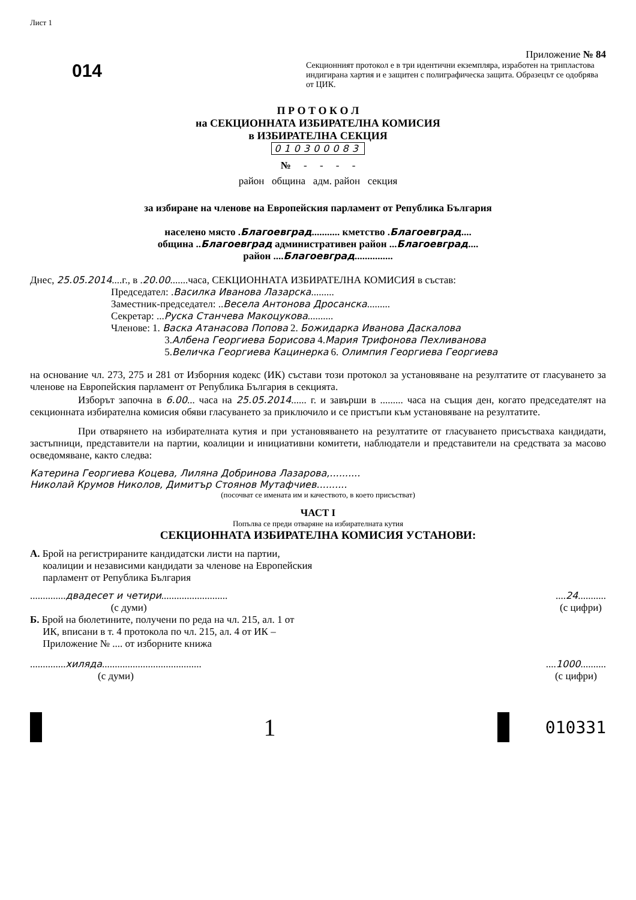Лист 1
014
Приложение № 84
Секционният протокол е в три идентични екземпляра, изработен на трипластова индигирана хартия и е защитен с полиграфическа защита. Образецът се одобрява от ЦИК.
П Р О Т О К О Л
на СЕКЦИОННАТА ИЗБИРАТЕЛНА КОМИСИЯ
в ИЗБИРАТЕЛНА СЕКЦИЯ
010300083
№ - - - -
район община адм. район секция
за избиране на членове на Европейския парламент от Република България
населено място .Благоевград........... кметство .Благоевград....
община ..Благоевград административен район ...Благоевград....
район ....Благоевград...............
Днес, 25.05.2014....г., в .20.00.......часа, СЕКЦИОННАТА ИЗБИРАТЕЛНА КОМИСИЯ в състав:
Председател: .Василка Иванова Лазарска.........
Заместник-председател: ..Весела Антонова Дросанска.........
Секретар: ...Руска Станчева Макоцукова..........
Членове: 1. Васка Атанасова Попова 2. Божидарка Иванова Даскалова
3.Албена Георгиева Борисова 4.Мария Трифонова Пехливанова
5.Величка Георгиева Кацинерка 6. Олимпия Георгиева Георгиева
на основание чл. 273, 275 и 281 от Изборния кодекс (ИК) състави този протокол за установяване на резултатите от гласуването за членове на Европейския парламент от Република България в секцията.
Изборът започна в 6.00... часа на 25.05.2014...... г. и завърши в ......... часа на същия ден, когато председателят на секционната избирателна комисия обяви гласуването за приключило и се пристъпи към установяване на резултатите.
При отварянето на избирателната кутия и при установяването на резултатите от гласуването присъстваха кандидати, застъпници, представители на партии, коалиции и инициативни комитети, наблюдатели и представители на средствата за масово осведомяване, както следва:
Катерина Георгиева Коцева, Лиляна Добринова Лазарова,..........
Николай Крумов Николов, Димитър Стоянов Мутафчиев..........
(посочват се имената им и качеството, в което присъстват)
ЧАСТ I
Попълва се преди отваряне на избирателната кутия
СЕКЦИОННАТА ИЗБИРАТЕЛНА КОМИСИЯ УСТАНОВИ:
А. Брой на регистрираните кандидатски листи на партии,
коалиции и независими кандидати за членове на Европейския
парламент от Република България
..............двадесет и четири..........................
(с думи)
....24...........
(с цифри)
Б. Брой на бюлетините, получени по реда на чл. 215, ал. 1 от
ИК, вписани в т. 4 протокола по чл. 215, ал. 4 от ИК –
Приложение № .... от изборните книжа
..............хиляда.......................................
(с думи)
....1000..........
(с цифри)
1
010331